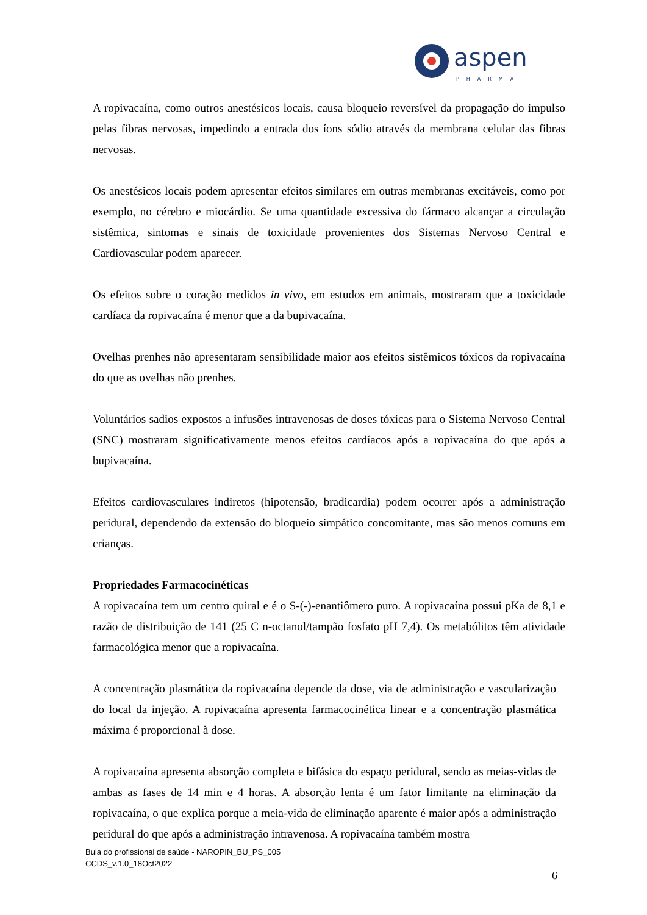aspen
PHARMA
A ropivacaína, como outros anestésicos locais, causa bloqueio reversível da propagação do impulso pelas fibras nervosas, impedindo a entrada dos íons sódio através da membrana celular das fibras nervosas.
Os anestésicos locais podem apresentar efeitos similares em outras membranas excitáveis, como por exemplo, no cérebro e miocárdio. Se uma quantidade excessiva do fármaco alcançar a circulação sistêmica, sintomas e sinais de toxicidade provenientes dos Sistemas Nervoso Central e Cardiovascular podem aparecer.
Os efeitos sobre o coração medidos in vivo, em estudos em animais, mostraram que a toxicidade cardíaca da ropivacaína é menor que a da bupivacaína.
Ovelhas prenhes não apresentaram sensibilidade maior aos efeitos sistêmicos tóxicos da ropivacaína do que as ovelhas não prenhes.
Voluntários sadios expostos a infusões intravenosas de doses tóxicas para o Sistema Nervoso Central (SNC) mostraram significativamente menos efeitos cardíacos após a ropivacaína do que após a bupivacaína.
Efeitos cardiovasculares indiretos (hipotensão, bradicardia) podem ocorrer após a administração peridural, dependendo da extensão do bloqueio simpático concomitante, mas são menos comuns em crianças.
Propriedades Farmacocinéticas
A ropivacaína tem um centro quiral e é o S-(-)-enantiômero puro. A ropivacaína possui pKa de 8,1 e razão de distribuição de 141 (25 C n-octanol/tampão fosfato pH 7,4). Os metabólitos têm atividade farmacológica menor que a ropivacaína.
A concentração plasmática da ropivacaína depende da dose, via de administração e vascularização do local da injeção. A ropivacaína apresenta farmacocinética linear e a concentração plasmática máxima é proporcional à dose.
A ropivacaína apresenta absorção completa e bifásica do espaço peridural, sendo as meias-vidas de ambas as fases de 14 min e 4 horas. A absorção lenta é um fator limitante na eliminação da ropivacaína, o que explica porque a meia-vida de eliminação aparente é maior após a administração peridural do que após a administração intravenosa. A ropivacaína também mostra
Bula do profissional de saúde - NAROPIN_BU_PS_005
CCDS_v.1.0_18Oct2022
6